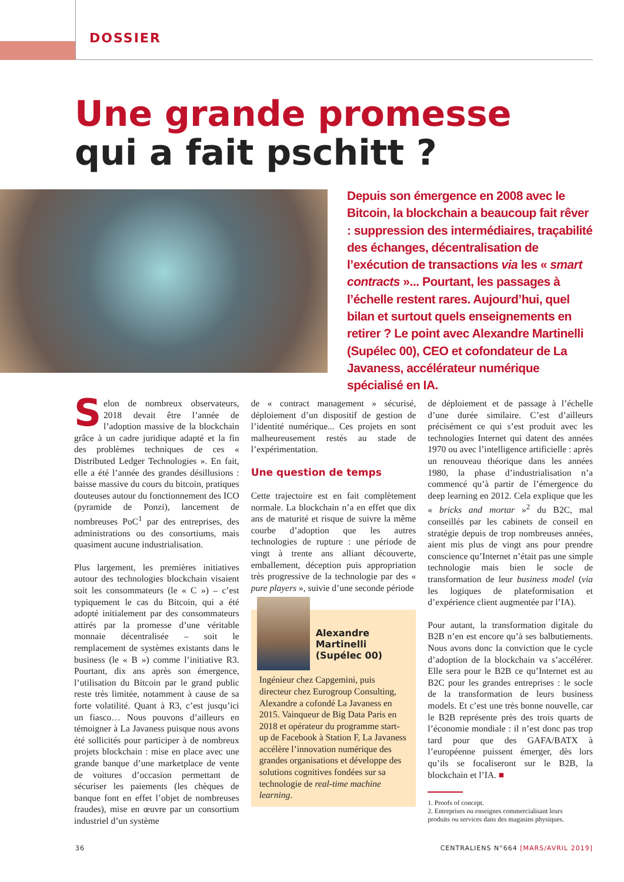DOSSIER
Une grande promesse
qui a fait pschitt ?
Depuis son émergence en 2008 avec le Bitcoin, la blockchain a beaucoup fait rêver : suppression des intermédiaires, traçabilité des échanges, décentralisation de l’exécution de transactions via les « smart contracts »... Pourtant, les passages à l’échelle restent rares. Aujourd’hui, quel bilan et surtout quels enseignements en retirer ? Le point avec Alexandre Martinelli (Supélec 00), CEO et cofondateur de La Javaness, accélérateur numérique spécialisé en IA.
Selon de nombreux observateurs, 2018 devait être l’année de l’adoption massive de la blockchain grâce à un cadre juridique adapté et la fin des problèmes techniques de ces « Distributed Ledger Technologies ». En fait, elle a été l’année des grandes désillusions : baisse massive du cours du bitcoin, pratiques douteuses autour du fonctionnement des ICO (pyramide de Ponzi), lancement de nombreuses PoC<sup>1</sup> par des entreprises, des administrations ou des consortiums, mais quasiment aucune industrialisation.
Plus largement, les premières initiatives autour des technologies blockchain visaient soit les consommateurs (le « C ») – c’est typiquement le cas du Bitcoin, qui a été adopté initialement par des consommateurs attirés par la promesse d’une véritable monnaie décentralisée – soit le remplacement de systèmes existants dans le business (le « B ») comme l’initiative R3. Pourtant, dix ans après son émergence, l’utilisation du Bitcoin par le grand public reste très limitée, notamment à cause de sa forte volatilité. Quant à R3, c’est jusqu’ici un fiasco… Nous pouvons d’ailleurs en témoigner à La Javaness puisque nous avons été sollicités pour participer à de nombreux projets blockchain : mise en place avec une grande banque d’une marketplace de vente de voitures d’occasion permettant de sécuriser les paiements (les chèques de banque font en effet l’objet de nombreuses fraudes), mise en œuvre par un consortium industriel d’un système
de « contract management » sécurisé, déploiement d’un dispositif de gestion de l’identité numérique... Ces projets en sont malheureusement restés au stade de l’expérimentation.
Une question de temps
Cette trajectoire est en fait complètement normale. La blockchain n’a en effet que dix ans de maturité et risque de suivre la même courbe d’adoption que les autres technologies de rupture : une période de vingt à trente ans alliant découverte, emballement, déception puis appropriation très progressive de la technologie par des « pure players », suivie d’une seconde période
Alexandre Martinelli (Supélec 00)
Ingénieur chez Capgemini, puis directeur chez Eurogroup Consulting, Alexandre a cofondé La Javaness en 2015. Vainqueur de Big Data Paris en 2018 et opérateur du programme start-up de Facebook à Station F, La Javaness accélère l’innovation numérique des grandes organisations et développe des solutions cognitives fondées sur sa technologie de real-time machine learning.
de déploiement et de passage à l’échelle d’une durée similaire. C’est d’ailleurs précisément ce qui s’est produit avec les technologies Internet qui datent des années 1970 ou avec l’intelligence artificielle : après un renouveau théorique dans les années 1980, la phase d’industrialisation n’a commencé qu’à partir de l’émergence du deep learning en 2012. Cela explique que les « bricks and mortar »<sup>2</sup> du B2C, mal conseillés par les cabinets de conseil en stratégie depuis de trop nombreuses années, aient mis plus de vingt ans pour prendre conscience qu’Internet n’était pas une simple technologie mais bien le socle de transformation de leur business model (via les logiques de plateformisation et d’expérience client augmentée par l’IA).
Pour autant, la transformation digitale du B2B n’en est encore qu’à ses balbutiements. Nous avons donc la conviction que le cycle d’adoption de la blockchain va s’accélérer. Elle sera pour le B2B ce qu’Internet est au B2C pour les grandes entreprises : le socle de la transformation de leurs business models. Et c’est une très bonne nouvelle, car le B2B représente près des trois quarts de l’économie mondiale : il n’est donc pas trop tard pour que des GAFA/BATX à l’européenne puissent émerger, dès lors qu’ils se focaliseront sur le B2B, la blockchain et l’IA. ■
1. Proofs of concept.
2. Entreprises ou enseignes commercialisant leurs
produits ou services dans des magasins physiques.
36 CENTRALIENS N°664 [MARS/AVRIL 2019]